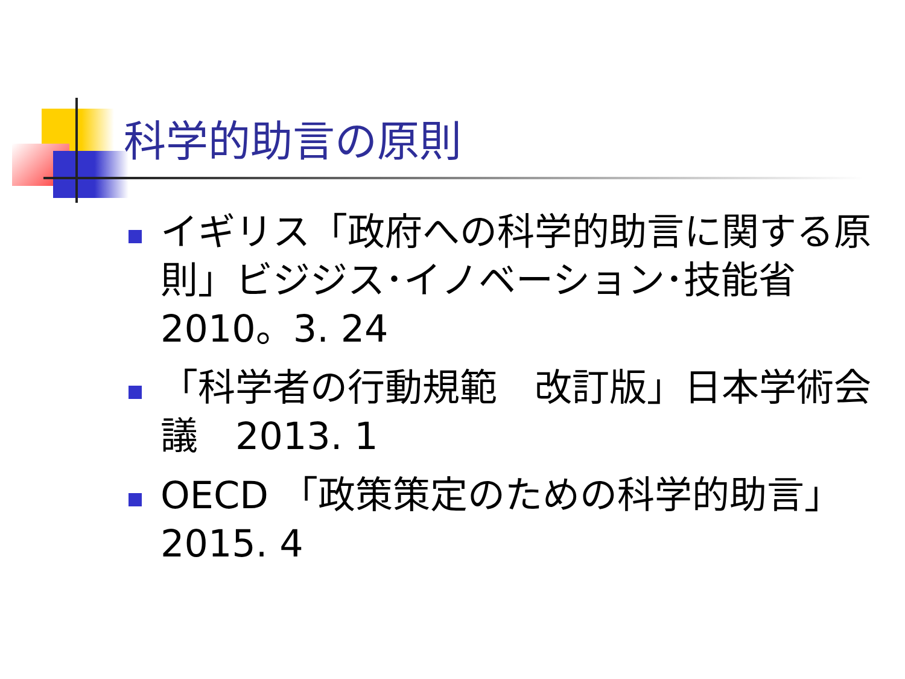科学的助言の原則
イギリス「政府への科学的助言に関する原則」ビジジス･イノベーション･技能省2010。3. 24
「科学者の行動規範　改訂版」日本学術会議　2013. 1
OECD 「政策策定のための科学的助言」2015. 4